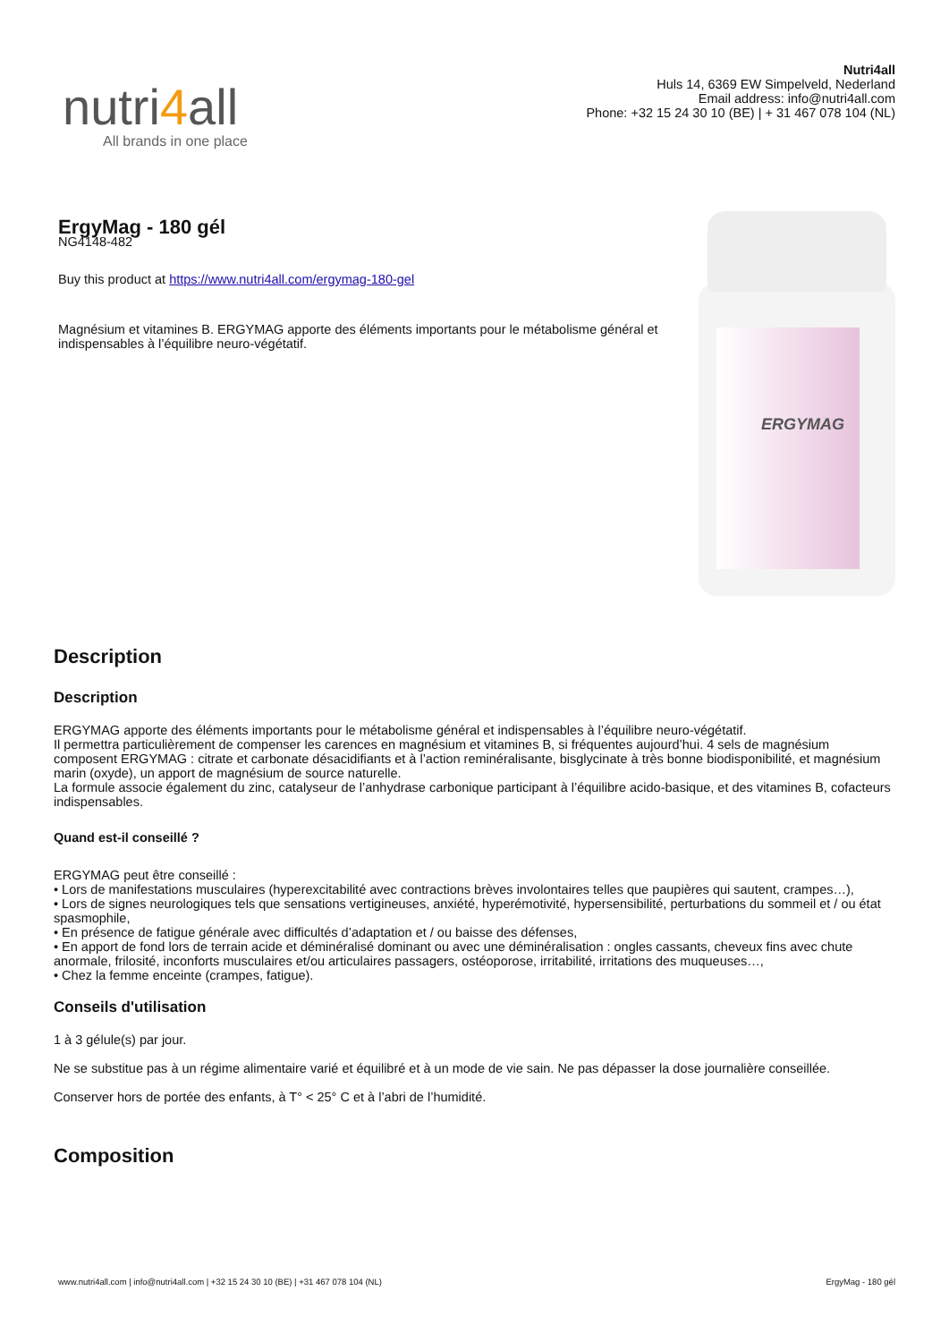nutri4all
All brands in one place
Nutri4all
Huls 14, 6369 EW Simpelveld, Nederland
Email address: info@nutri4all.com
Phone: +32 15 24 30 10 (BE) | + 31 467 078 104 (NL)
ErgyMag - 180 gél
NG4148-482
Buy this product at https://www.nutri4all.com/ergymag-180-gel
Magnésium et vitamines B. ERGYMAG apporte des éléments importants pour le métabolisme général et indispensables à l’équilibre neuro-végétatif.
ERGYMAG
Description
Description
ERGYMAG apporte des éléments importants pour le métabolisme général et indispensables à l’équilibre neuro-végétatif.
Il permettra particulièrement de compenser les carences en magnésium et vitamines B, si fréquentes aujourd’hui. 4 sels de magnésium composent ERGYMAG : citrate et carbonate désacidifiants et à l’action reminéralisante, bisglycinate à très bonne biodisponibilité, et magnésium marin (oxyde), un apport de magnésium de source naturelle.
La formule associe également du zinc, catalyseur de l’anhydrase carbonique participant à l’équilibre acido-basique, et des vitamines B, cofacteurs indispensables.
Quand est-il conseillé ?
ERGYMAG peut être conseillé :
• Lors de manifestations musculaires (hyperexcitabilité avec contractions brèves involontaires telles que paupières qui sautent, crampes…),
• Lors de signes neurologiques tels que sensations vertigineuses, anxiété, hyperémotivité, hypersensibilité, perturbations du sommeil et / ou état spasmophile,
• En présence de fatigue générale avec difficultés d’adaptation et / ou baisse des défenses,
• En apport de fond lors de terrain acide et déminéralisé dominant ou avec une déminéralisation : ongles cassants, cheveux fins avec chute anormale, frilosité, inconforts musculaires et/ou articulaires passagers, ostéoporose, irritabilité, irritations des muqueuses…,
• Chez la femme enceinte (crampes, fatigue).
Conseils d'utilisation
1 à 3 gélule(s) par jour.
Ne se substitue pas à un régime alimentaire varié et équilibré et à un mode de vie sain. Ne pas dépasser la dose journalière conseillée.
Conserver hors de portée des enfants, à T° < 25° C et à l’abri de l’humidité.
Composition
www.nutri4all.com | info@nutri4all.com | +32 15 24 30 10 (BE) | +31 467 078 104 (NL) ErgyMag - 180 gél